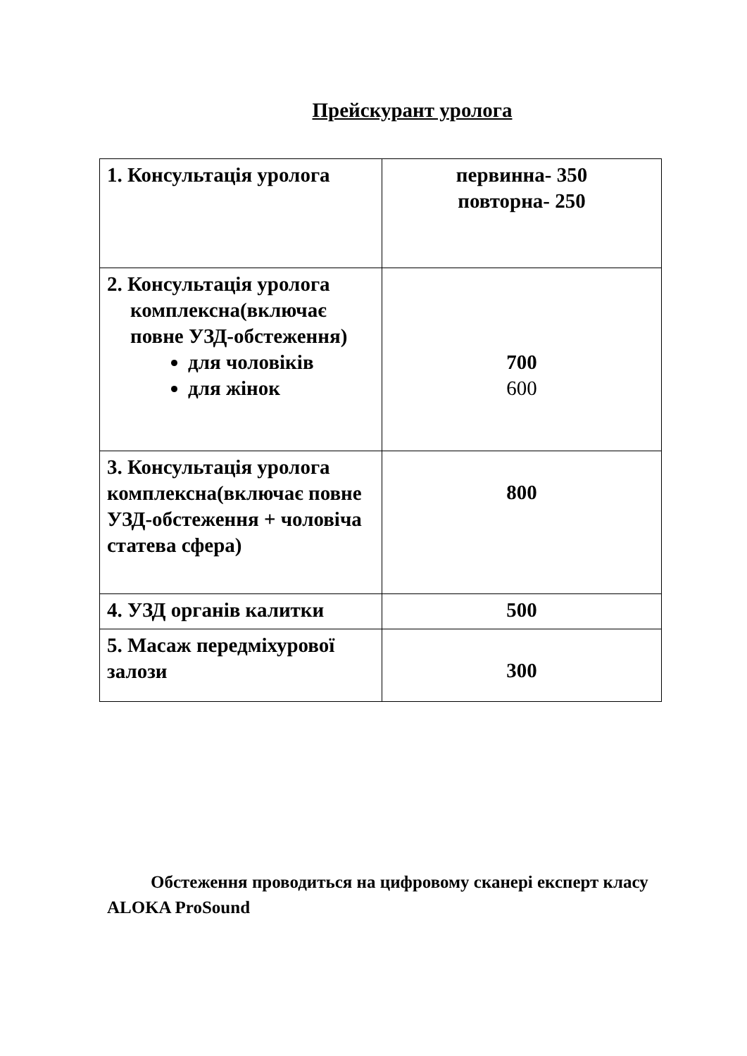Прейскурант уролога
| 1. Консультація уролога | первинна- 350 повторна- 250 |
| 2. Консультація уролога комплексна(включає повне УЗД-обстеження) для чоловіків для жінок | 700 600 |
| 3. Консультація уролога комплексна(включає повне УЗД-обстеження + чоловіча статева сфера) | 800 |
| 4. УЗД органів калитки | 500 |
| 5. Масаж передміхурової залози | 300 |
Обстеження проводиться на цифровому сканері експерт класу ALOKA ProSound